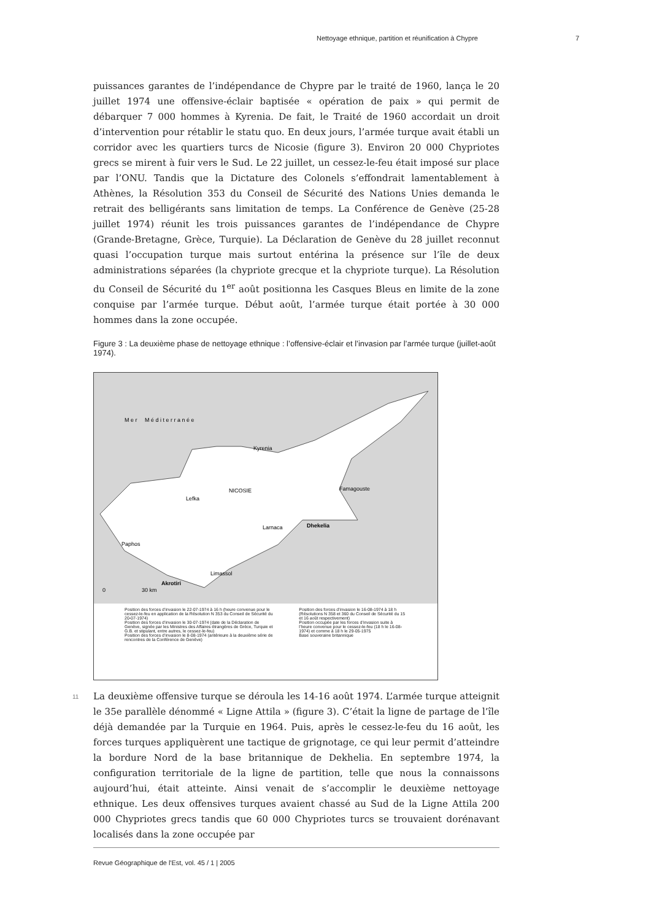Nettoyage ethnique, partition et réunification à Chypre 7
puissances garantes de l’indépendance de Chypre par le traité de 1960, lança le 20 juillet 1974 une offensive-éclair baptisée « opération de paix » qui permit de débarquer 7 000 hommes à Kyrenia. De fait, le Traité de 1960 accordait un droit d’intervention pour rétablir le statu quo. En deux jours, l’armée turque avait établi un corridor avec les quartiers turcs de Nicosie (figure 3). Environ 20 000 Chypriotes grecs se mirent à fuir vers le Sud. Le 22 juillet, un cessez-le-feu était imposé sur place par l’ONU. Tandis que la Dictature des Colonels s’effondrait lamentablement à Athènes, la Résolution 353 du Conseil de Sécurité des Nations Unies demanda le retrait des belligérants sans limitation de temps. La Conférence de Genève (25-28 juillet 1974) réunit les trois puissances garantes de l’indépendance de Chypre (Grande-Bretagne, Grèce, Turquie). La Déclaration de Genève du 28 juillet reconnut quasi l’occupation turque mais surtout entérina la présence sur l’île de deux administrations séparées (la chypriote grecque et la chypriote turque). La Résolution du Conseil de Sécurité du 1<sup>er</sup> août positionna les Casques Bleus en limite de la zone conquise par l’armée turque. Début août, l’armée turque était portée à 30 000 hommes dans la zone occupée.
Figure 3 : La deuxième phase de nettoyage ethnique : l’offensive-éclair et l’invasion par l’armée turque (juillet-août 1974).
M e r M é d i t e r r a n é e
Kyrenia
NICOSIE
Lefka
Famagouste
Larnaca
Dhekelia
Paphos
Limassol
Akrotiri
0
30 km
Position des forces d’invasion le 22-07-1974 à 16 h (heure convenue pour le cessez-le-feu en application de la Résolution N 353 du Conseil de Sécurité du 20-07-1974)
Position des forces d’invasion le 30-07-1974 (date de la Déclaration de Genève, signée par les Ministres des Affaires étrangères de Grèce, Turquie et G.B. et stipulant, entre autres, le cessez-le-feu)
Position des forces d’invasion le 8-08-1974 (antérieure à la deuxième série de rencontres de la Conférence de Genève)
Position des forces d’invasion le 16-08-1974 à 18 h (Résolutions N 358 et 360 du Conseil de Sécurité du 15 et 16 août respectivement)
Position occupée par les forces d’invasion suite à l’heure convenue pour le cessez-le-feu (18 h le 16-08-1974) et comme à 18 h le 29-05-1975
Base souveraine britannique
11 La deuxième offensive turque se déroula les 14-16 août 1974. L’armée turque atteignit le 35e parallèle dénommé « Ligne Attila » (figure 3). C’était la ligne de partage de l’île déjà demandée par la Turquie en 1964. Puis, après le cessez-le-feu du 16 août, les forces turques appliquèrent une tactique de grignotage, ce qui leur permit d’atteindre la bordure Nord de la base britannique de Dekhelia. En septembre 1974, la configuration territoriale de la ligne de partition, telle que nous la connaissons aujourd’hui, était atteinte. Ainsi venait de s’accomplir le deuxième nettoyage ethnique. Les deux offensives turques avaient chassé au Sud de la Ligne Attila 200 000 Chypriotes grecs tandis que 60 000 Chypriotes turcs se trouvaient dorénavant localisés dans la zone occupée par
Revue Géographique de l'Est, vol. 45 / 1 | 2005